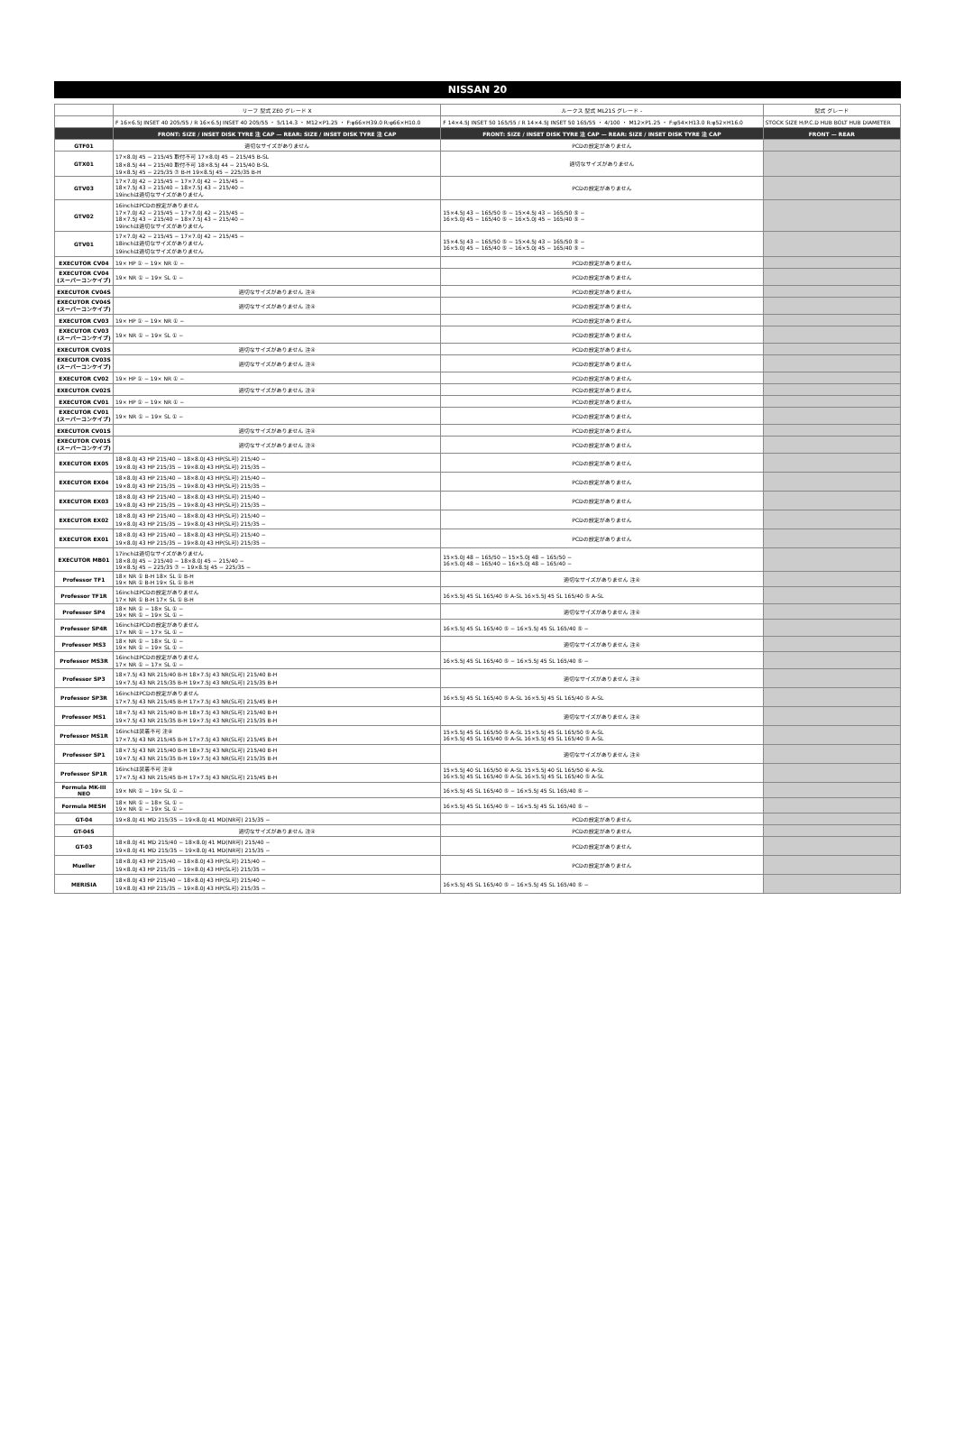NISSAN 20
| | リーフ 型式 ZE0 グレード X | ルークス 型式 ML21S グレード - | 型式 グレード |
| | F 16×6.5J INSET 40 205/55 / R 16×6.5J INSET 40 205/55 ・ 5/114.3 ・ M12×P1.25 ・ F:φ66×H39.0 R:φ66×H10.0 | F 14×4.5J INSET 50 165/55 / R 14×4.5J INSET 50 165/55 ・ 4/100 ・ M12×P1.25 ・ F:φ54×H13.0 R:φ52×H16.0 | STOCK SIZE H/P.C.D HUB BOLT HUB DIAMETER |
| | FRONT: SIZE / INSET DISK TYRE 注 CAP — REAR: SIZE / INSET DISK TYRE 注 CAP | FRONT: SIZE / INSET DISK TYRE 注 CAP — REAR: SIZE / INSET DISK TYRE 注 CAP | FRONT — REAR |
| GTF01 | 適切なサイズがありません | PCDの設定がありません | |
| GTX01 | 17×8.0J 45 − 215/45 取付不可 17×8.0J 45 − 215/45 B-SL 18×8.5J 44 − 215/40 取付不可 18×8.5J 44 − 215/40 B-SL 19×8.5J 45 − 225/35 ⑦ B-H 19×8.5J 45 − 225/35 B-H | 適切なサイズがありません | |
| GTV03 | 17×7.0J 42 − 215/45 − 17×7.0J 42 − 215/45 − 18×7.5J 43 − 215/40 − 18×7.5J 43 − 215/40 − 19inchは適切なサイズがありません | PCDの設定がありません | |
| GTV02 | 16inchはPCDの設定がありません 17×7.0J 42 − 215/45 − 17×7.0J 42 − 215/45 − 18×7.5J 43 − 215/40 − 18×7.5J 43 − 215/40 − 19inchは適切なサイズがありません | 15×4.5J 43 − 165/50 ⑤ − 15×4.5J 43 − 165/50 ⑤ − 16×5.0J 45 − 165/40 ⑤ − 16×5.0J 45 − 165/40 ⑤ − | |
| GTV01 | 17×7.0J 42 − 215/45 − 17×7.0J 42 − 215/45 − 18inchは適切なサイズがありません 19inchは適切なサイズがありません | 15×4.5J 43 − 165/50 ⑤ − 15×4.5J 43 − 165/50 ⑤ − 16×5.0J 45 − 165/40 ⑤ − 16×5.0J 45 − 165/40 ⑤ − | |
| EXECUTOR CV04 | 19× HP ① − 19× NR ① − | PCDの設定がありません | |
| EXECUTOR CV04 (スーパーコンケイブ) | 19× NR ① − 19× SL ① − | PCDの設定がありません | |
| EXECUTOR CV04S | 適切なサイズがありません 注④ | PCDの設定がありません | |
| EXECUTOR CV04S (スーパーコンケイブ) | 適切なサイズがありません 注④ | PCDの設定がありません | |
| EXECUTOR CV03 | 19× HP ① − 19× NR ① − | PCDの設定がありません | |
| EXECUTOR CV03 (スーパーコンケイブ) | 19× NR ① − 19× SL ① − | PCDの設定がありません | |
| EXECUTOR CV03S | 適切なサイズがありません 注④ | PCDの設定がありません | |
| EXECUTOR CV03S (スーパーコンケイブ) | 適切なサイズがありません 注④ | PCDの設定がありません | |
| EXECUTOR CV02 | 19× HP ① − 19× NR ① − | PCDの設定がありません | |
| EXECUTOR CV02S | 適切なサイズがありません 注④ | PCDの設定がありません | |
| EXECUTOR CV01 | 19× HP ① − 19× NR ① − | PCDの設定がありません | |
| EXECUTOR CV01 (スーパーコンケイブ) | 19× NR ① − 19× SL ① − | PCDの設定がありません | |
| EXECUTOR CV01S | 適切なサイズがありません 注④ | PCDの設定がありません | |
| EXECUTOR CV01S (スーパーコンケイブ) | 適切なサイズがありません 注④ | PCDの設定がありません | |
| EXECUTOR EX05 | 18×8.0J 43 HP 215/40 − 18×8.0J 43 HP(SL可) 215/40 − 19×8.0J 43 HP 215/35 − 19×8.0J 43 HP(SL可) 215/35 − | PCDの設定がありません | |
| EXECUTOR EX04 | 18×8.0J 43 HP 215/40 − 18×8.0J 43 HP(SL可) 215/40 − 19×8.0J 43 HP 215/35 − 19×8.0J 43 HP(SL可) 215/35 − | PCDの設定がありません | |
| EXECUTOR EX03 | 18×8.0J 43 HP 215/40 − 18×8.0J 43 HP(SL可) 215/40 − 19×8.0J 43 HP 215/35 − 19×8.0J 43 HP(SL可) 215/35 − | PCDの設定がありません | |
| EXECUTOR EX02 | 18×8.0J 43 HP 215/40 − 18×8.0J 43 HP(SL可) 215/40 − 19×8.0J 43 HP 215/35 − 19×8.0J 43 HP(SL可) 215/35 − | PCDの設定がありません | |
| EXECUTOR EX01 | 18×8.0J 43 HP 215/40 − 18×8.0J 43 HP(SL可) 215/40 − 19×8.0J 43 HP 215/35 − 19×8.0J 43 HP(SL可) 215/35 − | PCDの設定がありません | |
| EXECUTOR MB01 | 17inchは適切なサイズがありません 18×8.0J 45 − 215/40 − 18×8.0J 45 − 215/40 − 19×8.5J 45 − 225/35 ⑦ − 19×8.5J 45 − 225/35 − | 15×5.0J 48 − 165/50 − 15×5.0J 48 − 165/50 − 16×5.0J 48 − 165/40 − 16×5.0J 48 − 165/40 − | |
| Professor TF1 | 18× NR ① B-H 18× SL ① B-H 19× NR ① B-H 19× SL ① B-H | 適切なサイズがありません 注④ | |
| Professor TF1R | 16inchはPCDの設定がありません 17× NR ① B-H 17× SL ① B-H | 16×5.5J 45 SL 165/40 ⑤ A-SL 16×5.5J 45 SL 165/40 ⑤ A-SL | |
| Professor SP4 | 18× NR ① − 18× SL ① − 19× NR ① − 19× SL ① − | 適切なサイズがありません 注④ | |
| Professor SP4R | 16inchはPCDの設定がありません 17× NR ① − 17× SL ① − | 16×5.5J 45 SL 165/40 ⑤ − 16×5.5J 45 SL 165/40 ⑤ − | |
| Professor MS3 | 18× NR ① − 18× SL ① − 19× NR ① − 19× SL ① − | 適切なサイズがありません 注④ | |
| Professor MS3R | 16inchはPCDの設定がありません 17× NR ① − 17× SL ① − | 16×5.5J 45 SL 165/40 ⑤ − 16×5.5J 45 SL 165/40 ⑤ − | |
| Professor SP3 | 18×7.5J 43 NR 215/40 B-H 18×7.5J 43 NR(SL可) 215/40 B-H 19×7.5J 43 NR 215/35 B-H 19×7.5J 43 NR(SL可) 215/35 B-H | 適切なサイズがありません 注④ | |
| Professor SP3R | 16inchはPCDの設定がありません 17×7.5J 43 NR 215/45 B-H 17×7.5J 43 NR(SL可) 215/45 B-H | 16×5.5J 45 SL 165/40 ⑤ A-SL 16×5.5J 45 SL 165/40 ⑤ A-SL | |
| Professor MS1 | 18×7.5J 43 NR 215/40 B-H 18×7.5J 43 NR(SL可) 215/40 B-H 19×7.5J 43 NR 215/35 B-H 19×7.5J 43 NR(SL可) 215/35 B-H | 適切なサイズがありません 注④ | |
| Professor MS1R | 16inchは装着不可 注⑧ 17×7.5J 43 NR 215/45 B-H 17×7.5J 43 NR(SL可) 215/45 B-H | 15×5.5J 45 SL 165/50 ⑤ A-SL 15×5.5J 45 SL 165/50 ⑤ A-SL 16×5.5J 45 SL 165/40 ⑤ A-SL 16×5.5J 45 SL 165/40 ⑤ A-SL | |
| Professor SP1 | 18×7.5J 43 NR 215/40 B-H 18×7.5J 43 NR(SL可) 215/40 B-H 19×7.5J 43 NR 215/35 B-H 19×7.5J 43 NR(SL可) 215/35 B-H | 適切なサイズがありません 注④ | |
| Professor SP1R | 16inchは装着不可 注⑧ 17×7.5J 43 NR 215/45 B-H 17×7.5J 43 NR(SL可) 215/45 B-H | 15×5.5J 40 SL 165/50 ⑥ A-SL 15×5.5J 40 SL 165/50 ⑥ A-SL 16×5.5J 45 SL 165/40 ⑤ A-SL 16×5.5J 45 SL 165/40 ⑤ A-SL | |
| Formula MK-III NEO | 19× NR ① − 19× SL ① − | 16×5.5J 45 SL 165/40 ⑤ − 16×5.5J 45 SL 165/40 ⑤ − | |
| Formula MESH | 18× NR ① − 18× SL ① − 19× NR ① − 19× SL ① − | 16×5.5J 45 SL 165/40 ⑤ − 16×5.5J 45 SL 165/40 ⑤ − | |
| GT-04 | 19×8.0J 41 MD 215/35 − 19×8.0J 41 MD(NR可) 215/35 − | PCDの設定がありません | |
| GT-04S | 適切なサイズがありません 注④ | PCDの設定がありません | |
| GT-03 | 18×8.0J 41 MD 215/40 − 18×8.0J 41 MD(NR可) 215/40 − 19×8.0J 41 MD 215/35 − 19×8.0J 41 MD(NR可) 215/35 − | PCDの設定がありません | |
| Mueller | 18×8.0J 43 HP 215/40 − 18×8.0J 43 HP(SL可) 215/40 − 19×8.0J 43 HP 215/35 − 19×8.0J 43 HP(SL可) 215/35 − | PCDの設定がありません | |
| MERISIA | 18×8.0J 43 HP 215/40 − 18×8.0J 43 HP(SL可) 215/40 − 19×8.0J 43 HP 215/35 − 19×8.0J 43 HP(SL可) 215/35 − | 16×5.5J 45 SL 165/40 ⑤ − 16×5.5J 45 SL 165/40 ⑤ − | |